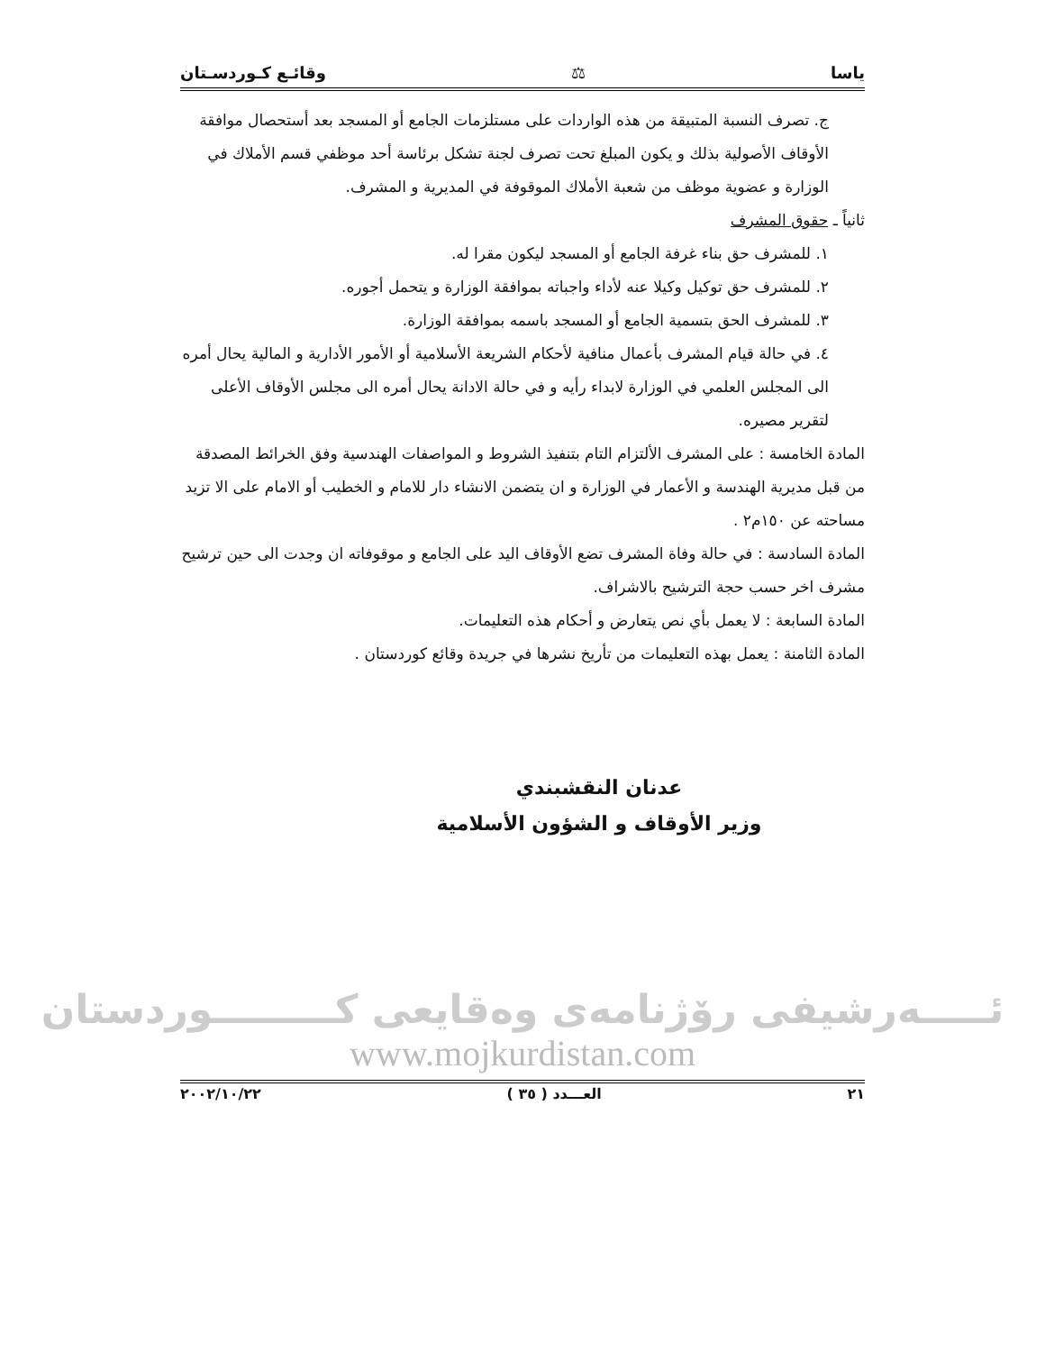ياسا ⚖ وقائـع كـوردسـتان
ج. تصرف النسبة المتبيقة من هذه الواردات على مستلزمات الجامع أو المسجد بعد أستحصال موافقة الأوقاف الأصولية بذلك و يكون المبلغ تحت تصرف لجنة تشكل برئاسة أحد موظفي قسم الأملاك في الوزارة و عضوية موظف من شعبة الأملاك الموقوفة في المديرية و المشرف.
ثانياً ـ حقوق المشرف
١. للمشرف حق بناء غرفة الجامع أو المسجد ليكون مقرا له.
٢. للمشرف حق توكيل وكيلا عنه لأداء واجباته بموافقة الوزارة و يتحمل أجوره.
٣. للمشرف الحق بتسمية الجامع أو المسجد باسمه بموافقة الوزارة.
٤. في حالة قيام المشرف بأعمال منافية لأحكام الشريعة الأسلامية أو الأمور الأدارية و المالية يحال أمره الى المجلس العلمي في الوزارة لابداء رأيه و في حالة الادانة يحال أمره الى مجلس الأوقاف الأعلى لتقرير مصيره.
المادة الخامسة : على المشرف الألتزام التام بتنفيذ الشروط و المواصفات الهندسية وفق الخرائط المصدقة من قبل مديرية الهندسة و الأعمار في الوزارة و ان يتضمن الانشاء دار للامام و الخطيب أو الامام على الا تزيد مساحته عن ١٥٠م٢ .
المادة السادسة : في حالة وفاة المشرف تضع الأوقاف اليد على الجامع و موقوفاته ان وجدت الى حين ترشيح مشرف اخر حسب حجة الترشيح بالاشراف.
المادة السابعة : لا يعمل بأي نص يتعارض و أحكام هذه التعليمات.
المادة الثامنة : يعمل بهذه التعليمات من تأريخ نشرها في جريدة وقائع كوردستان .
عدنان النقشبندي
وزير الأوقاف و الشؤون الأسلامية
ئـــــەرشيفى رۆژنامەى وەقايعى كـــــــــوردستان
www.mojkurdistan.com
٢١ العـــدد ( ٣٥ ) ٢٠٠٢/١٠/٢٢